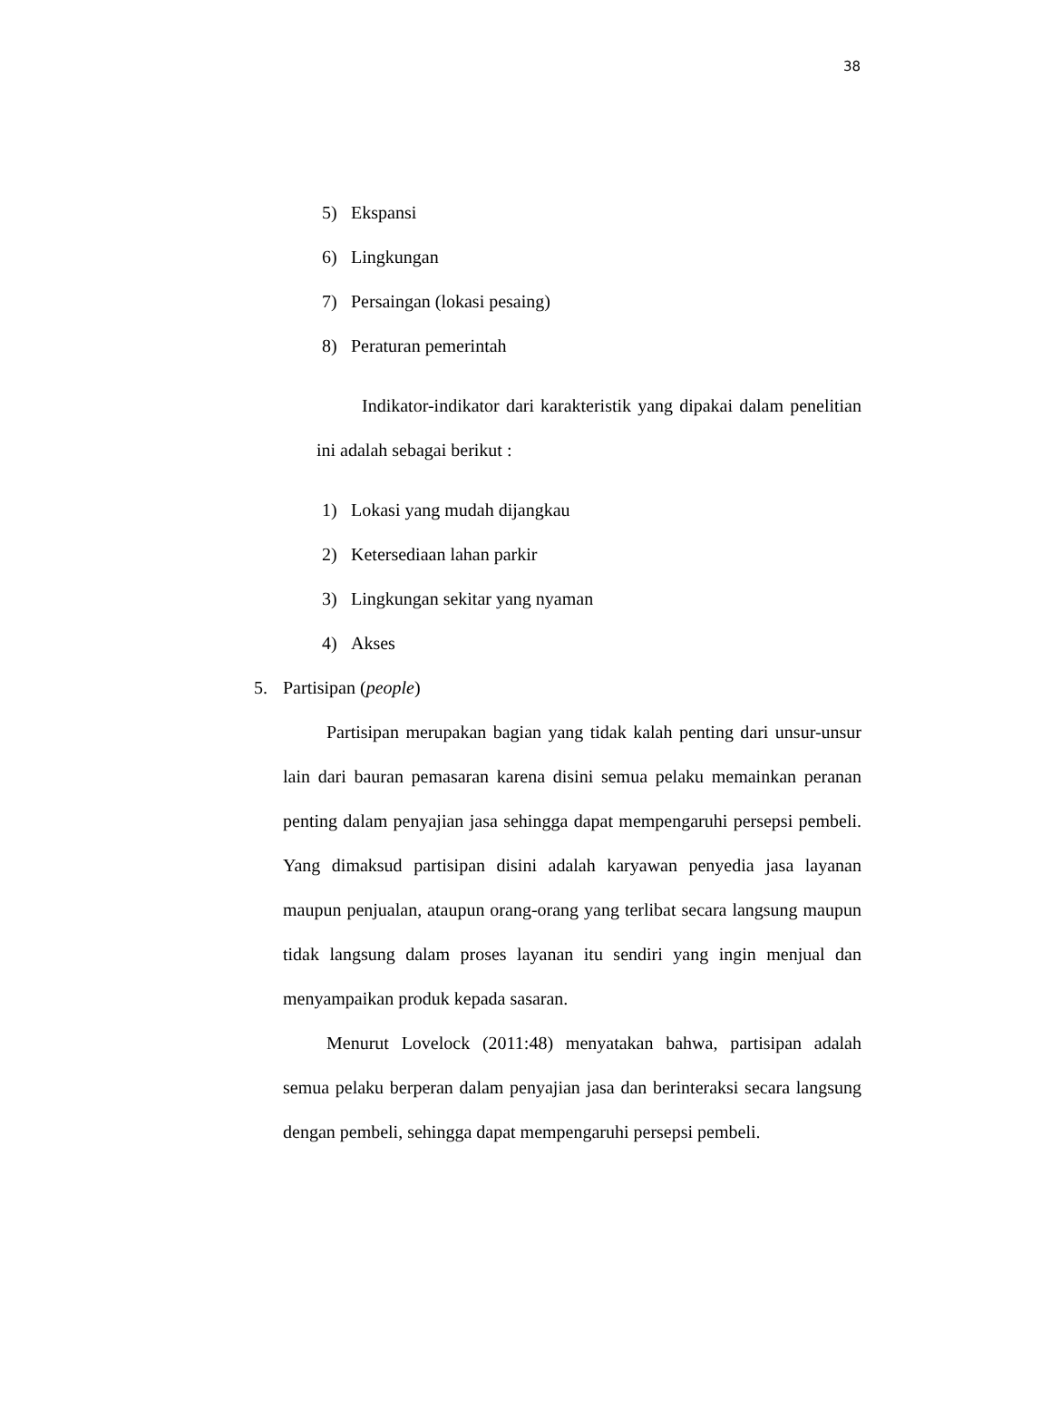38
5) Ekspansi
6) Lingkungan
7) Persaingan (lokasi pesaing)
8) Peraturan pemerintah
Indikator-indikator dari karakteristik yang dipakai dalam penelitian ini adalah sebagai berikut :
1) Lokasi yang mudah dijangkau
2) Ketersediaan lahan parkir
3) Lingkungan sekitar yang nyaman
4) Akses
5. Partisipan (people)
Partisipan merupakan bagian yang tidak kalah penting dari unsur-unsur lain dari bauran pemasaran karena disini semua pelaku memainkan peranan penting dalam penyajian jasa sehingga dapat mempengaruhi persepsi pembeli. Yang dimaksud partisipan disini adalah karyawan penyedia jasa layanan maupun penjualan, ataupun orang-orang yang terlibat secara langsung maupun tidak langsung dalam proses layanan itu sendiri yang ingin menjual dan menyampaikan produk kepada sasaran.
Menurut Lovelock (2011:48) menyatakan bahwa, partisipan adalah semua pelaku berperan dalam penyajian jasa dan berinteraksi secara langsung dengan pembeli, sehingga dapat mempengaruhi persepsi pembeli.